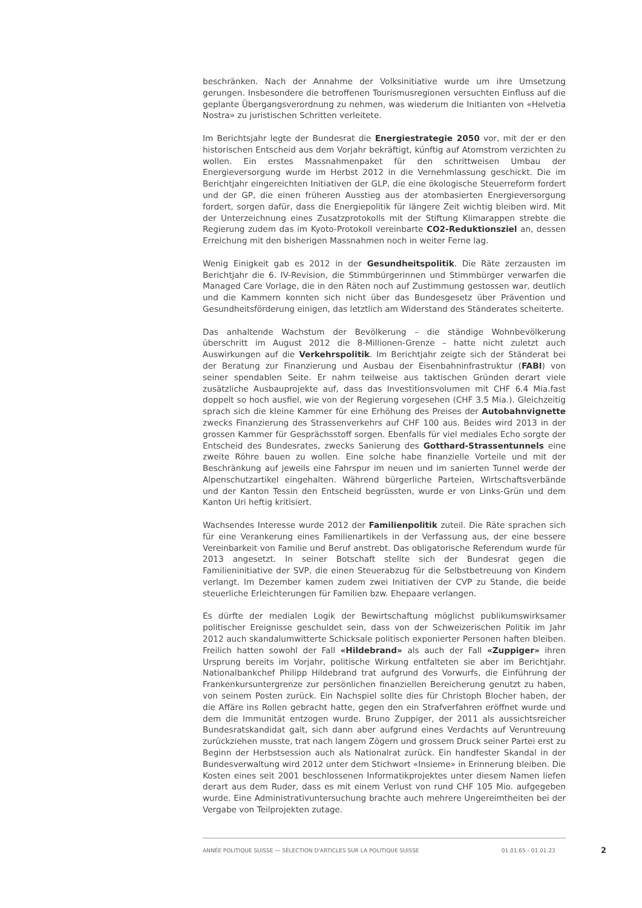beschränken. Nach der Annahme der Volksinitiative wurde um ihre Umsetzung gerungen. Insbesondere die betroffenen Tourismusregionen versuchten Einfluss auf die geplante Übergangsverordnung zu nehmen, was wiederum die Initianten von «Helvetia Nostra» zu juristischen Schritten verleitete.
Im Berichtsjahr legte der Bundesrat die Energiestrategie 2050 vor, mit der er den historischen Entscheid aus dem Vorjahr bekräftigt, künftig auf Atomstrom verzichten zu wollen. Ein erstes Massnahmenpaket für den schrittweisen Umbau der Energieversorgung wurde im Herbst 2012 in die Vernehmlassung geschickt. Die im Berichtjahr eingereichten Initiativen der GLP, die eine ökologische Steuerreform fordert und der GP, die einen früheren Ausstieg aus der atombasierten Energieversorgung fordert, sorgen dafür, dass die Energiepolitik für längere Zeit wichtig bleiben wird. Mit der Unterzeichnung eines Zusatzprotokolls mit der Stiftung Klimarappen strebte die Regierung zudem das im Kyoto-Protokoll vereinbarte CO2-Reduktionsziel an, dessen Erreichung mit den bisherigen Massnahmen noch in weiter Ferne lag.
Wenig Einigkeit gab es 2012 in der Gesundheitspolitik. Die Räte zerzausten im Berichtjahr die 6. IV-Revision, die Stimmbürgerinnen und Stimmbürger verwarfen die Managed Care Vorlage, die in den Räten noch auf Zustimmung gestossen war, deutlich und die Kammern konnten sich nicht über das Bundesgesetz über Prävention und Gesundheitsförderung einigen, das letztlich am Widerstand des Ständerates scheiterte.
Das anhaltende Wachstum der Bevölkerung – die ständige Wohnbevölkerung überschritt im August 2012 die 8-Millionen-Grenze – hatte nicht zuletzt auch Auswirkungen auf die Verkehrspolitik. Im Berichtjahr zeigte sich der Ständerat bei der Beratung zur Finanzierung und Ausbau der Eisenbahninfrastruktur (FABI) von seiner spendablen Seite. Er nahm teilweise aus taktischen Gründen derart viele zusätzliche Ausbauprojekte auf, dass das Investitionsvolumen mit CHF 6.4 Mia.fast doppelt so hoch ausfiel, wie von der Regierung vorgesehen (CHF 3.5 Mia.). Gleichzeitig sprach sich die kleine Kammer für eine Erhöhung des Preises der Autobahnvignette zwecks Finanzierung des Strassenverkehrs auf CHF 100 aus. Beides wird 2013 in der grossen Kammer für Gesprächsstoff sorgen. Ebenfalls für viel mediales Echo sorgte der Entscheid des Bundesrates, zwecks Sanierung des Gotthard-Strassentunnels eine zweite Röhre bauen zu wollen. Eine solche habe finanzielle Vorteile und mit der Beschränkung auf jeweils eine Fahrspur im neuen und im sanierten Tunnel werde der Alpenschutzartikel eingehalten. Während bürgerliche Parteien, Wirtschaftsverbände und der Kanton Tessin den Entscheid begrüssten, wurde er von Links-Grün und dem Kanton Uri heftig kritisiert.
Wachsendes Interesse wurde 2012 der Familienpolitik zuteil. Die Räte sprachen sich für eine Verankerung eines Familienartikels in der Verfassung aus, der eine bessere Vereinbarkeit von Familie und Beruf anstrebt. Das obligatorische Referendum wurde für 2013 angesetzt. In seiner Botschaft stellte sich der Bundesrat gegen die Familieninitiative der SVP, die einen Steuerabzug für die Selbstbetreuung von Kindern verlangt. Im Dezember kamen zudem zwei Initiativen der CVP zu Stande, die beide steuerliche Erleichterungen für Familien bzw. Ehepaare verlangen.
Es dürfte der medialen Logik der Bewirtschaftung möglichst publikumswirksamer politischer Ereignisse geschuldet sein, dass von der Schweizerischen Politik im Jahr 2012 auch skandalumwitterte Schicksale politisch exponierter Personen haften bleiben. Freilich hatten sowohl der Fall «Hildebrand» als auch der Fall «Zuppiger» ihren Ursprung bereits im Vorjahr, politische Wirkung entfalteten sie aber im Berichtjahr. Nationalbankchef Philipp Hildebrand trat aufgrund des Vorwurfs, die Einführung der Frankenkursuntergrenze zur persönlichen finanziellen Bereicherung genutzt zu haben, von seinem Posten zurück. Ein Nachspiel sollte dies für Christoph Blocher haben, der die Affäre ins Rollen gebracht hatte, gegen den ein Strafverfahren eröffnet wurde und dem die Immunität entzogen wurde. Bruno Zuppiger, der 2011 als aussichtsreicher Bundesratskandidat galt, sich dann aber aufgrund eines Verdachts auf Veruntreuung zurückziehen musste, trat nach langem Zögern und grossem Druck seiner Partei erst zu Beginn der Herbstsession auch als Nationalrat zurück. Ein handfester Skandal in der Bundesverwaltung wird 2012 unter dem Stichwort «Insieme» in Erinnerung bleiben. Die Kosten eines seit 2001 beschlossenen Informatikprojektes unter diesem Namen liefen derart aus dem Ruder, dass es mit einem Verlust von rund CHF 105 Mio. aufgegeben wurde. Eine Administrativuntersuchung brachte auch mehrere Ungereimtheiten bei der Vergabe von Teilprojekten zutage.
ANNÉE POLITIQUE SUISSE — SÉLECTION D'ARTICLES SUR LA POLITIQUE SUISSE 01.01.65 - 01.01.23
2